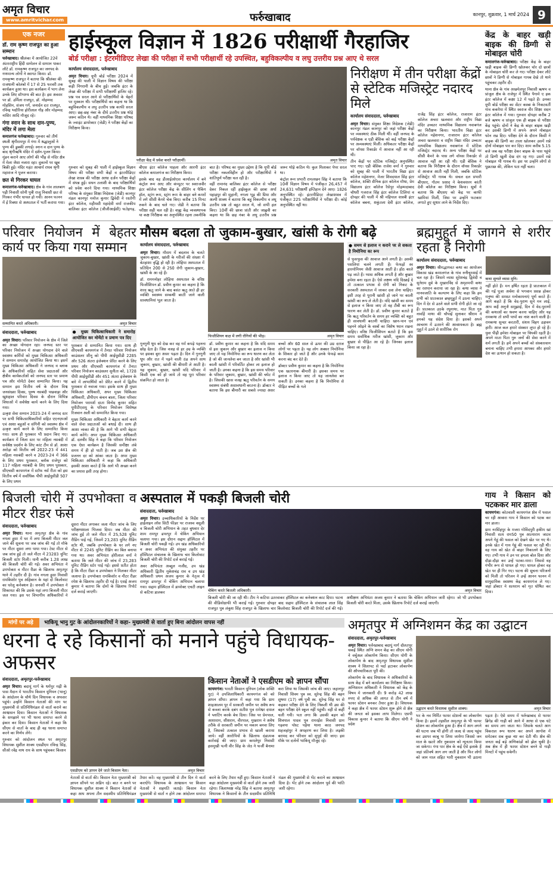अमृत विचार
www.amritvichar.com
फर्रुखाबाद
कानपुर, शुक्रवार, 1 मार्च 2024 9
एक नजर
डॉ. राम कृष्ण राजपूत का हुआ सम्मान
फर्रुखाबाद। श्रीलंका में आयोजित 22वें अंतरराष्ट्रीय हिंदी सम्मेलन से सम्मान पाकर लौटे डॉ. रामकृष्ण राजपूत का जनपद के गणमान्य लोगों ने स्वागत किया। डॉ. रामकृष्ण राजपूत ने बताया कि श्रीलंका की राजधानी कोलंबो में 17 से 25 फरवरी तक कार्यक्रम हुआ था। इस कार्यक्रम में भाग लेना उनके लिए सौभाग्य की बात है। इस अवसर पर डॉ. उर्मिला राजपूत, डॉ. मोहम्मद मोहसिन, संजय गर्ग, जनार्दन दत्त राजपूत, रविन्द्र भदौरिया होरीलाल गौड़ और मोहम्मद नासिर आदि मौजूद रहे।
गंगा स्नान के साथ दान-पुण्य, मंदिर में लगा मेला
कमालगंज फर्रुखाबाद। गुरुवार को तीर्थ स्थली श्रृंगीरामपुर में गंगा में श्रद्धालुओं ने पुण्य की डुबकी लगाई। स्नान व दान पुण्य के बाद श्रृंगीऋषि मंदिर में दर्शन-पूजन किया। मुंडन कराने आए लोगों की भीड़ से मंदिर क्षेत्र में मेला जैसा नजारा रहा। दुकानों पर खूब बिक्री हुई। मंदिर महंत आचार्य राघव श्रृंगी महाराज ने पूजन कराया।
छत से गिरकर घायल
कमालगंज-फर्रुखाबाद। क्षेत्र के गांव लालबाग पड़ी निवासी सोनी पुत्री राजू निवासी छत से गिरकर गंभीर घायल हो गयी। आनन फानन में ई रिक्शा से अस्पताल में भर्ती कराया गया।
हाईस्कूल विज्ञान में 1826 परीक्षार्थी गैरहाजिर
बोर्ड परीक्षा : इंटरमीडिएट लेखा की परीक्षा में सभी परीक्षार्थी रहे उपस्थित, बहुविकल्पीय व लघु उत्तरीय प्रश्न आए थे सरल
कार्यालय संवाददाता, फर्रुखाबाद
अमृत विचार। यूपी बोर्ड परीक्षा 2024 में सुबह की पाली में विज्ञान विषय की परीक्षा कड़ी निगरानी के बीच हुई। जबकि इंटर के लेखा की परीक्षा में सभी परीक्षार्थी हाजिर रहे। प्रश्न पत्र सरल आने से परीक्षार्थियों के चेहरों पर मुस्कान थी। परीक्षार्थियों का कहना था कि बहुविकल्पीय व लघु उत्तरीय प्रश्न काफी सरल आए। छह-छह नंबर के दीर्घ उत्तरीय प्रश्न थोड़े जरूर कठिन थे। वहीं माध्यमिक शिक्षा परिषद के ज्वाइंट डायरेक्टर (जेडी) ने परीक्षा केंद्रों का निरीक्षण किया।
परीक्षा केंद्र में प्रवेश करते परीक्षार्थी। अमृत विचार
गुरुवार को सुबह की पाली में हाईस्कूल विज्ञान विषय की परीक्षा सभी केंद्रों व इंटरमीडिएट लेखा शास्त्र की परीक्षा आधा दर्जन परीक्षा केंद्रों में संपन्न हुई। सघन तलाशी के बाद परीक्षार्थियों को प्रवेश करने दिया गया। माध्यमिक शिक्षा परिषद के संयुक्त शिक्षा निदेशक (जेडी) कानपुर मंडल कानपुर मनोज कुमार द्विवेदी ने रस्तोगी इंटर कॉलेज, महीयसी महादेवी वर्मा राजकीय बालिका इंटर कॉलेज (जीजीआईसी) फतेहगढ़, बीएस इंटर कॉलेज पाहला और आरपी इंटर कॉलेज कमालगंज का निरीक्षण किया।
इसके बाद वह डीआईओएस कार्यालय में बने कंट्रोल रूम आए और कंप्यूटर पर स्वराजवीर इंटर कॉलेज परीक्षा केंद्र के सीलिंग व पैकिंग हॉल, स्ट्रांग रूम, स्ट्रांग रूम के बाहर बने कमरों में लगे सीसी कैमरे चेक किए। करीब 15 मिनट रुकने के बाद चले गए। जेडी ने बताया कि परीक्षा सही चल रही है। वाह्य केंद्र व्यवस्थापक या कक्ष निरीक्षक का अनुपस्थित रहना तकनीकि बात है। परिषद का मुख्य उद्देश्य है कि यूपी बोर्ड परीक्षा नकलविहीन हो और परीक्षार्थियों ने शांतिपूर्ण परीक्षा चल रही है।
वहीं रामानंद बालिका इंटर कॉलेज से परीक्षा देकर निकल रहीं हाईस्कूल की छात्रा अर्पा पहाड़पुर की सुहानी, नगला भूड़ की प्रिया और अल्पी शाक्य ने बताया कि बहु विकल्पीय व लघु उत्तरीय प्रश्न तो बहुत सरल थे, जो सभी हल किए। 10वीं की छात्रा प्रांती और जाह्नवी का कहना था कि छह नंबर के लघु उत्तरीय प्रश्न जरूर थोड़े कठिन थे। कुल मिलाकर पेपर सरल था।
कंट्रोल रूम प्रभारी रामलखन सिंह ने बताया कि 10वीं विज्ञान विषय में पंजीकृत 26,457 में 24,631 परीक्षार्थी इम्तिहान देने आए। 1826 अनुपस्थित रहे। इंटरमीडिएट लेखाशास्त्र में पंजीकृत 225 परीक्षार्थियों ने परीक्षा दी। कोई अनुपस्थित नहीं था।
निरीक्षण में तीन परीक्षा केंद्रों से स्टेटिक मजिस्ट्रेट नदारद मिले
कार्यालय संवाददाता, फर्रुखाबाद
अमृत विचार। संयुक्त शिक्षा निदेशक (जेडी) कानपुर मंडल कानपुर को जहां परीक्षा केंद्रों पर व्यवस्थाएं ठीक मिली थीं। वहीं जनपद के पर्यवेक्षक व एडी बेसिक को कई परीक्षा केंद्रों पर अव्यवस्थाएं मिलीं। अधिकतर परीक्षा केंद्रों पर वॉयस रिकार्डर में आवाज नहीं आ रही थी।
तीन केंद्रों पर स्टेटिक मजिस्ट्रेट अनुपस्थित पाए गए। एडी बेसिक राजेश वर्मा ने गुरुवार को सुबह की पाली में भारतीय विद्या इंटर कॉलेज महेशनगर, मेजर शिवदयाल सिंह इंटर कॉलेज, शक्ति सैनिक इंटर कॉलेज मौधा, प्रेम विद्यालय इंटर कॉलेज रैसेपुर मोहम्मदाबाद चौधरी गजराज सिंह इंटर कॉलेज टिलियां व दोपहर की पाली में श्री महिपाल शास्त्री इंटर कॉलेज बबना, शकुंतला देवी इंटर कॉलेज, राजेंद्र सिंह इंटर कॉलेज, राजाराम इंटर कॉलेज अचरा खलवारा और राष्ट्रीय विद्या मंदिर उच्चतर माध्यमिक विद्यालय नवाबगंज का निरीक्षण किया। भारतीय विद्या इंटर कॉलेज महेशनगर, राजाराम इंटर कॉलेज अचरा खलवारा व राष्ट्रीय विद्या मंदिर उच्चतर माध्यमिक विद्यालय नवाबगंज में स्टेटिक मजिस्ट्रेट नदारद थे। अन्य परीक्षा केंद्रों पर सीसी कैमरे के पास लगे वॉयस रिकार्डर से आवाज नहीं आ रही थी। एडी बेसिक ने बताया कि निरीक्षण के दौरान वॉयस रिकार्डर से आवाज आती नहीं मिली, जबकि स्टेटिक मजिस्ट्रेट भी गायब थे। सचल दल प्रभारी बीएसए, गौतम प्रसाद ने केशवशरन कांती देवी कॉलेज का निरीक्षण किया। सूत्रों ने बताया कि बीएसए को केंद्र पर काफी खामियां मिलीं, जिस पर उन्होंने फटकार लगाते हुए सुधार लाने के निर्देश दिए।
केंद्र के बाहर खड़ी बाइक की डिग्गी से मोबाइल चोरी
कमालगंज-फर्रुखाबाद। परीक्षा केंद्र के बाहर खड़ी बाइक की डिग्गी खोलकर चोर दो छात्रों के मोबाइल चोरी कर ले गए। परीक्षा देकर लौटे छात्रों ने डिग्गी से मोबाइल गायब देखे तो थाने पहुंचकर तहरीर दी।
थाना क्षेत्र के गांव अखमेलपुर निवासी ऋषभ व प्रांजुल क्षेत्र के राजेपुर में स्थित पैगामे ए हक इंटर कॉलेज में कक्षा 12 में पढ़ते हैं। उनका यूपी बोर्ड परीक्षा का सेंटर कस्बा के निकटवर्ती गांव ककरैया में स्थित स्वराज वीर शिक्षा सदन इंटर कॉलेज में गया। गुरुवार दोपहर करीब 2 बजे ऋषभ व प्रांजुल एक ही बाइक से परीक्षा केंद्र पहुंचे। दोनों ने केंद्र के बाहर बाइक खड़ी कर उसकी डिग्गी में अपने- अपने मोबाइल फोन रख दिए। परीक्षा देने के दौरान किसी ने बाइक की डिग्गी का ताला खोलकर उसमें रखे दोनों मोबाइल पार कर दिए। शाम करीब 5.15 बजे जब वह परीक्षा देकर बाइक के पास पहुंचे तो डिग्गी खुली देख दंग रह गए। उसमें रखे मोबाइल भी गायब थे। इस पर उन्होंने लोगों से पूछताछ की, लेकिन पता नहीं चला।
परिवार नियोजन में बेहतर कार्य पर किया गया सम्मान
सम्मानित करते अधिकारी। अमृत विचार
संवाददाता, फर्रुखाबाद
अमृत विचार। परिवार नियोजन के क्षेत्र में जिले का अच्छा योगदान रहा। जनपद स्तर पर परिवार नियोजन में अच्छा योगदान देने वाले स्वास्थ्य कर्मियों को मुख्य चिकित्सा अधिकारी ने सम्मान समारोह आयोजित किया था। इसमें मुख्य चिकित्सा अधिकारी ने जनपद व ब्लाक के अधिकारियों सहित सेवा प्रदाताओं और क्षेत्रीय कार्यकर्ताओं को जनपद स्तर पर प्रमाण पत्र और मोमेंटो देकर सम्मानित किया। यह सम्मान इस वित्तीय वर्ष के दौरान विश्व जनसंख्या दिवस, पुरुष नसबंदी पखवाड़ा और खुशहाल परिवार दिवस के दौरान विभिन्न विधाओं में सर्वश्रेष्ठ कार्य करने के लिए दिया गया।
उत्कृष्ट सेवा सम्मान 2023-24 में जनपद स्तर पर सभी चिकित्साधिकारियों सहित एएनएमओं एवं आशा बहुओं व संगिनी को स्वास्थ्य क्षेत्र में उत्कृष्ट कार्य करने के लिए सम्मानित किया गया। साथ ही पुरस्कार भी प्रदान किए गए। कार्यक्रम में जिला स्तर पर महिला नसबंदी में सर्वश्रेष्ठ प्रदर्शन के लिए कांट टीम से डॉ. आशा अरोड़ा को वित्तीय वर्ष 2022-23 में 441 महिला नसबंदी करने व 2023-24 में 366 के लिए प्रथम पुरस्कार, ब्लॉक राजेपुर को 117 महिला नसबंदी के लिए प्रथम पुरस्कार, सीएचसी कायमगंज में स्टॉफ नर्स रीता को इस वित्तीय वर्ष में सर्वाधिक पीपी आईयूसीडी 507 के लिए प्रथम
● मुख्य चिकित्साधिकारी ने समारोह आयोजित कर मोमेंटो व प्रमाण पत्र दिए
पुरस्कार से सम्मानित किया गया। साथ ही सीएचसी कायमगंज में तैनात परिवार नियोजन काउंसलर शीनू को पीपी आईयूसीडी 2285 और 526 अंतरा इंजेक्शन प्रेरित करने के लिए प्रथम और सीएचसी कायमगंज में तैनात परिवार नियोजन काउंसलर सुनीता को, 1728 पीपी आईयूसीडी और 451 अंतरा इंजेक्शन के बारे में लाभार्थियों को प्रेरित करने में द्वितीय पुरस्कार से नवाजा गया। इसके साथ ही मुख्य चिकित्सा अधिकारी, अपर मुख्य चिकित्सा अधिकारी, डीपीएम कंचन बाला, जिला परिवार नियोजन परामर्श दाता विनोद कुमार सहित यूपीटीएसयू के परिवार नियोजन विशेषज्ञ रिजवान अली को सम्मानित किया गया।
मुख्य चिकित्सा अधिकारी ने बेहतर कार्य करने वाले सेवा प्रदाताओं को बधाई दी। साथ ही आशा व्यक्त की है कि आगे भी सभी बेहतर कार्य करेंगे। अपर मुख्य चिकित्सा अधिकारी डॉ. दलवीर सिंह ने कहा कि परिवार नियोजन एक ऐसा कार्यक्रम है जिसकी समीक्षा लंबे समय में ही हो पाती है। जब उस क्षेत्र की प्रजनन दर को आंका जाता है। अपर मुख्य चिकित्सा अधिकारी ने कहा कि अधिकारी इसकी आशा करते हैं कि आगे भी अच्छा करने का प्रयास इसी तरह होगा।
मौसम बदला तो जुकाम-बुखार, खांसी के रोगी बढ़े
कार्यालय संवाददाता, फर्रुखाबाद
अमृत विचार। मौसम में बदलाव के चलते जुकाम-बुखार, खांसी के मरीजों की संख्या में बेतहाशा वृद्धि हो रही है। लोहिया अस्पताल में प्रतिदिन 200 से 250 रोगी जुकाम-बुखार, खांसी के आ रहे हैं।
डॉ. राममनोहर लोहिया अस्पताल के वरिष्ठ फिजीशियन डॉ. प्रवीण कुमार का कहना है कि शरद ऋतु जाने के बाद बसंत ऋतु आते ही हर व्यक्ति स्वास्थ्य सम्बन्धी बरती जाने वाली सावधानियां भूल जाता है।
फिजीशियन कक्ष में लगी रोगियों की भीड़। अमृत विचार
गुनगुनी धूप को देख कर वह गर्म कपड़े पहनना छोड़ देता है। जिस वजह से हर उम्र के व्यक्ति पर इसका बुरा असर पड़ता है। दिन में गुनगुनी धूप और रात में पड़ने वाली ठंड अपने साथ जुकाम, बुखार, खांसी की बीमारी ले आती है। यह जुकाम, बुखार, खांसी यदि परिवार में किसी एक को हो जाये तो वह पूरा परिवार संक्रमित हो जाता है।
डॉ. प्रवीण कुमार का कहना है कि यदि समय से इस जुकाम और बुखार का इलाज न किया जाए तो यह निमोनिया का रूप धारण कर लेता है जो की जानलेवा बन जाता है और खांसी भी काली खांसी में परिवर्तित होकर ला इलाज हो जाती है। उनका कहना है कि इस समय परिवार के परिवार जुकाम, बुखार, खांसी की चपेट में है। जिसकी खास वजह ऋतु परिवर्तन के समय स्वास्थ्य संबंधी असावधानी बरतना है। डॉक्टर ने बताया कि इस बीमारी का सबसे ज्यादा असर बच्चों और 60 साल से ऊपर की उम्र दराज लोगों पर पड़ता है। यह लोग अक्सर निमोनिया के शिकार हो जाते हैं और उनके फेफड़े काम करना बंद कर देते हैं।
डॉक्टर प्रवीण कुमार का कहना है कि निमोनिया एक खतरनाक बीमारी है। इसका समय पर इलाज न किया जाए तो यह जानलेवा बन सकती है। उनका कहना है कि निमोनिया से पीड़ित बच्चों के गले
● समय से इलाज न कराने पर ले सकता है निमोनिया का रूप
से फुसफुस की आवाज आने लगती है। उसकी पसलियां चलने लगती हैं। फेफड़ों स्व हारमोनियम जैसी आवाज आती है। होंठ काले पड़ जाते हैं। प्यास अधिक लगती है और बुखार हमेशा बना रहता है। ऐसे लक्षण यदि दिखाई दे तो तत्काल प्रभाव से रोगी को निकट के सरकारी अस्पताल में जाकर दवा लेना चाहिए। इसी तरह से पुरानी खांसी हो जाने पर काली खांसी का रूप ले लेती है। यदि खांसी का समय से इलाज न किया जाए तो वह टीबी का रूप धारण कर लेती है। डॉ. प्रवीण कुमार बताते हैं कि ऋतु परिवर्तन के समय हर व्यक्ति को बहुत ही सावधानी बरतनी चाहिए। खान-पान एवं पहनने ओढ़ने के वस्त्रों का विशेष ध्यान रखना चाहिए। वरिष्ठ फिजीशियन बताते हैं कि इस समय सर्वाधिक मरीज खांसी, जुकाम और बुखार से पीड़ित आ रहे हैं। जिनका इलाज किया जा रहा है।
ब्रह्ममुहूर्त में जागने से शरीर रहता है निरोगी
कार्यालय संवाददाता, फर्रुखाबाद
अमृत विचार। श्रीमद्भागवत कथा का आयोजन विकास खंड कमालगंज के गांव रुनीचुरसाई में चल रहा है। जिसमे व्यास सुरेशचंद्र द्विवेदी व सुनेराम दुबे के मुखारविंद से अमृतमयी कथा का रसपान कराया जा रहा है। कथा व्यास ने मानवजाति के कल्याण के लिए कहा कि हम सभी को प्रातःकाल ब्रम्हमुहूर्त में उठना चाहिए। दिन में देर से उठने वाले सभी रोगी होते जा रहे हैं। प्रातकाल उठके रघुनाथा, मात पिता गुरु नावहिं माथा की चौपाई सुनाकर श्रीराम ने हमको यह संदेश दिया है। इसको अपने आचरण में उतारने की आवश्यकता है। ब्रह्म मुहूर्त में उठने से शारीरिक रोग
कथा सुनाते व्यास मुनि।
नहीं होते हैं। मन हर्षित रहता है प्रातःकाल में की गई पूजा अर्चना से भगवान प्रसन्न होकर मनुष्य की समस्त मनोकामनाएं पूर्ण करते हैं। आगे कहते हैं कि वेद-पुराण सुने मन लाई, आप कहैं अनुजै समुझाई, दिन में वेद-पुराणों की कथाओं का श्रवण करना चाहिए और यह रामकथा तो सभी पापों का नाश करने वाली है। रामकथा सुन्दर करतारी, संशय विहग उड़ावन हारी। आज कल हमारे संस्कार लुप्त हो रहे हैं। युवा पीढ़ी हमेशा मोबाइल पर चिपकी रहती है। अपने माता पिता गुरु जनों की सेवा करने में शर्म लगती है। हमें अपने बच्चों को संस्कारवान बनाना चाहिए तभी हमारा आपका और हमारे देश का उत्थान हो सकता है।
बिजली चोरी में उपभोक्ता व मीटर रीडर फंसे
संवाददाता, फर्रुखाबाद
अमृत विचार। थाना अमृतपुर क्षेत्र के गांव नगला हूसा में घर में लगा बिजली मीटर जल जाने की सूचना पर जब जांच की गई तो मौके पर मीटर दूसरा लगा पाया गया। टेस्ट मीटर से जब जांच हुई तो जले मीटर में 23283 यूनिट बिजली स्टोर मिली। यानी करीब 1.28 लाख की बिजली चोरी की गई। अवर अभियंता ने उपभोक्ता व मीटर रीडर के खिलाफ अमृतपुर थाने में तहरीर दी है। गांव नगला हूसा निवासी रामकिशोर पुत्र अहिबरन के यहां दो किलोवाट का घरेलू कनेक्शन है। जनवरी में उपभोक्ता ने शिकायत की कि उसके यहां लगा बिजली मीटर जल गया। इस पर विभागीय अधिकारियों ने दूसरा मीटर लगाकर जला मीटर जांच के लिए परीक्षणशाला भिजवा दिया। जब मीटर की जांच हुई तो जले मीटर में 25,528 यूनिट रीडिंग पाई गई, जिसमें 23,283 यूनिट रीडिंग स्टोर थी, जबकि उपभोक्ता के घर लगे नए मीटर से 2245 यूनिट रीडिंग का बिल बनाया गया था। अवर अभियंता होरीलाल वर्मा ने बताया कि जले मीटर की जांच में 23,283 यूनिट रीडिंग स्टोर पाई गई। इससे प्रतीत होता है कि मीटर रीडर व उपभोक्ता ने मिलकर मीटर जलाया है। उपभोक्ता रामकिशोर व मीटर रीडर रमेश के खिलाफ तहरीर दी गई है। एसई अजय कुमार ने बताया कि दोनों के खिलाफ रिपोर्ट दर्ज कराई जाएगी।
अस्पताल में पकड़ी बिजली चोरी
संवाददाता, फर्रुखाबाद
अमृत विचार। उच्चाधिकारियों के निर्देश पर हाईलाइन लॉस सिटी फीडर पर राजस्व वसूली व बिजली चोरी अभियान के तहत बुधवार देर शाम रामपुर ढपरपुर में चेकिंग अभियान चलाया गया। इस दौरान सद्दाम हॉस्पिटल में बिजली चोरी पकड़ी गई। उप खंड अधिकारियों व अवर अभियंता की संयुक्त तहरीर पर हॉस्पिटल संचालक के खिलाफ चार किलोवाट बिजली चोरी की रिपोर्ट दर्ज कराई गई।
अवर अभियंता अब्दुल मजीद, उप खंड अधिकारी द्वितीय मुकेशचंद्र राव व उप खंड अधिकारी प्रथम अजय कुमार के नेतृत्व में रामपुर ढपरपुर में चेकिंग अभियान चलाया गया। सद्दाम हॉस्पिटल में डायरेक्ट एचटी लाइन से कटिया डालकर
चेकिंग करते बिजली अधिकारी। अमृत विचार
बिजली चोरी की जा रही थी। टीम ने कटिया उतरवाकर हॉस्पिटल का कनेक्शन काट दिया। घटना की वीडियोग्राफी भी कराई गई। गुरुवार दोपहर बाद सद्दाम हॉस्पिटल के संचालक लाल सिंह राजपूत पुत्र लंकुश सिंह राजपूत के खिलाफ चार किलोवाट बिजली चोरी की रिपोर्ट दर्ज की गई। अधीक्षण अभियंता अजय कुमार ने बताया कि चेकिंग अभियान जारी रहेगा। जो भी उपभोक्ता बिजली चोरी करते मिला, उसके खिलाफ रिपोर्ट दर्ज कराई जाएगी।
गाय ने किसान को पटककर मार डाला
कायमगंज। कोतवाली कायमगंज क्षेत्र में फसल चर रही आवारा गाय ने किसान को पटक कर मार डाला।
ग्राम नरसिंहपुर के मजरा गोविंदपुरी हकीम खां निवासी सत्य राम50 पुत्र आत्माराम जाटव अपने गेहूं की फसल को देखने खेत पर गए थे। उनके खेत में गाय गेहूं की फसल चर रही थी। वह गाय को खेत से बाहर निकालने के लिए गए। तभी गाय ने उन पर हमला बोल दिया और दौड़ा-दौड़ा कर उन्हें पटका-मारा। जिससे वह गंभीर रूप से घायल हो गए। घायल होकर वह खेत पर ही गिर गए। घटना की सूचना परिजनों को मिली तो परिजन ने उन्हें आनन फानन में सामुदायिक स्वास्थ्य केंद्र कायमगंज ले गए। जहां डॉक्टर ने सत्यराम को मृत घोषित कर दिया।
मांगों पर अड़े भाकियू भानु गुट के आंदोलनकारियों ने कहा- मुख्यमंत्री से वार्ता हुए बिना आंदोलन वापस नहीं
धरना दे रहे किसानों को मनाने पहुंचे विधायक-अफसर
संवाददाता, अमृतपुर-फर्रुखाबाद
अमृत विचार। बदायूं मार्ग के धर्मपुर मढ़ी के पास मैदान मे भारतीय किसान यूनियन (भानू) के आंदोलन के चौथे दिन विधायक व अफसर पहुंचे। उन्होंने किसान नेताओं की मांग पर मुख्यमंत्री से प्रतिनिधिमंडल से वार्ता कराने का आश्वासन दिया। किसान नेताओं ने विधायक के समझाने पर भी धरना समाप्त करने से इंकार कर दिया। किसान नेताओं ने कहा कि सीएम से वार्ता के बाद ही वह धरना समाप्त करने का निर्णय लेंगे।
गुरुवार को आंदोलन स्थल पर अमृतपुर विधायक सुशील शाक्य एसडीएम रविन्द्र सिंह, सीओ रवेंद्र नाथ राय के साथ पहुंचकर किसान
एसडीएम को ज्ञापन देने जाते किसान नेता। अमृत विचार
किसान नेताओं ने एसडीएम को ज्ञापन सौंपा
कायमगंज। भारती किसान यूनियन (लोक शक्ति गुट) ने उपजिलाधिकारी कायमगंज को को ज्ञापन सौंपा। ज्ञापन में कहा गया कि ग्राम शाहआलम पुर में सरकारी जमीन पर अवैध रूप से कब्जा करके दबंग सतीश पुत्र रामेश्वर दयाल ने प्लाटिंग करके बेच दिया। जिस पर प्रेमपाल, आशाराम, शीशराम, वीरपाल, मुखराम ने अवैध तरीके से सरकारी जमीन पर मकान बनवा लिए है, जिसको तत्काल प्रभाव से खाली कराया जाये। वहीं आरोपियों के खिलाफ दंडात्मक कार्रवाई की जाए। ग्राम कमलेपुर निवासी हसमुखी पत्नी वीर सिंह के जेठ ने फर्जी बैनामा करा लिया था जिसकी जांच की जाए। जहानपुर निवासी शिवम पुत्र स्व. सुरेन्द्र सिंह की बहन सुषमा (17) वर्ष पुत्री स्व. सुरेन्द्र सिंह घर से कहकर परीक्षा देने के लिए निकली थी उस की बहन परीक्षा देने स्कूल नहीं पहुंची। वही से कहीं चली गयी। पता लगा कि उसकी बहन को शिवपाल यादव पुत्र रामरईस निवासी ग्राम गढ़वपा पोस्ट पड़ैया थाना काठ जनपद शहजहांपुर ने अपहरण कर लिया है। लड़की बरामद कर परिवार को सुपुर्द की जाए। इस मौके पर दर्जनों भाकियू मौजूद रहे।
नेताओं से वार्ता की। किसान नेता मुख्यमंत्री को ज्ञापन सौंपने पर अडिग रहे। बात न बनने पर विधायक सुशील शाक्य ने किसान नेताओं से कहा आप अपना तीन सदस्यीय प्रतिनिधिमंडल तैयार करें। वह मुख्यमंत्री से तीन दिन मे वार्ता कराऐंगे। विधायक के आश्वासन पर किसान नेताओं ने सहमति जताई। किसान नेता मुख्यमंत्री से वार्ता न होने तक आंदोलन समाप्त करने के लिए तैयार नहीं हुए। किसान नेताओं ने कहा आंदोलन मुख्यमंत्री से वार्ता होने तक जारी रहेगा। जिलाध्यक्ष नरेंद्र सिंह ने बताया अमृतपुर विधायक ने किसानों के तीन सदस्यीय प्रतिनिधि मंडल की मुख्यमंत्री से भेंट कराने का आश्वासन दिया है। भेंट होने तक आंदोलन पूर्व की भांति जारी रहेगा।
अमृतपुर में अग्निशमन केंद्र का उद्घाटन
संवाददाता, अमृतपुर-फर्रुखाबाद
अमृत विचार। फर्रुखाबाद बदायूं मार्ग दौलतपुर चकई स्थित अग्नि शमन केंद्र का सीएम योगी ने वर्चुअल लोकार्पण किया। सीएम योगी के लोकार्पण के बाद अमृतपुर विधायक सुशील शाक्य ने शिलापट से पर्दा हटाकर लोकार्पण की औपचारिकता पूरी की।
लोकार्पण के बाद विधायक ने अधिकारियों के साथ केंद्र में बने कार्यालय का निरीक्षण किया। अग्निशमन अधिकारी ने विधायक को केंद्र के विषय मे जानकारी दी। 9 करोड़ 42 लाख रुपए से अधिक की लागत से तीन वर्ष में फायर स्टेशन बनकर तैयार हुआ है। विधायक ने कहा क्षेत्र में फायर स्टेशन शुरू होने से क्षेत्र की जनता को इसका लाभ मिलेगा। एसपी विकास कुमार ने बताया कि सीएम योगी ने प्रदेश
उद्घाटन करते विधायक सुशील शाक्य। अमृत विचार
भर के नव निर्मित फायर स्टेशनों का लोकार्पण किया है। इसमें तहसील अमृतपुर के भी फायर स्टेशन का लोकार्पण हुआ है। क्षेत्र में आग लगने की घटना जब भी होगी तो जल्द से जल्द पहुंच कर उसपर काबू पा लिया जायेगा जिससे जन माल के खतरे और नुकसान को न्यूनतम किया जा सकेगा। गंगा पार क्षेत्र के कई ऐसे इलाके हैं जहां प्रतिवर्ष आग लग जाती है और फिर लोगों को जान माल सहित भारी नुकसान भी उठाना पड़ता है। ऐसे समय में फर्रुखाबाद से फायर ब्रिगेड की गाड़ी को आने में आधा से एक घंटे का समय लग जाता था। जिसके चलते आग विकराल रूप धारण कर अपने आगोश में समेटकर सब कुछ नष्ट कर देती थी। क्षेत्र की जनता कई बड़े अग्निकांडों को झेल चुकी है। अब क्षेत्र में ही फायर स्टेशन बनने से गाड़ी मिनटों में पहुंच सकेगी।